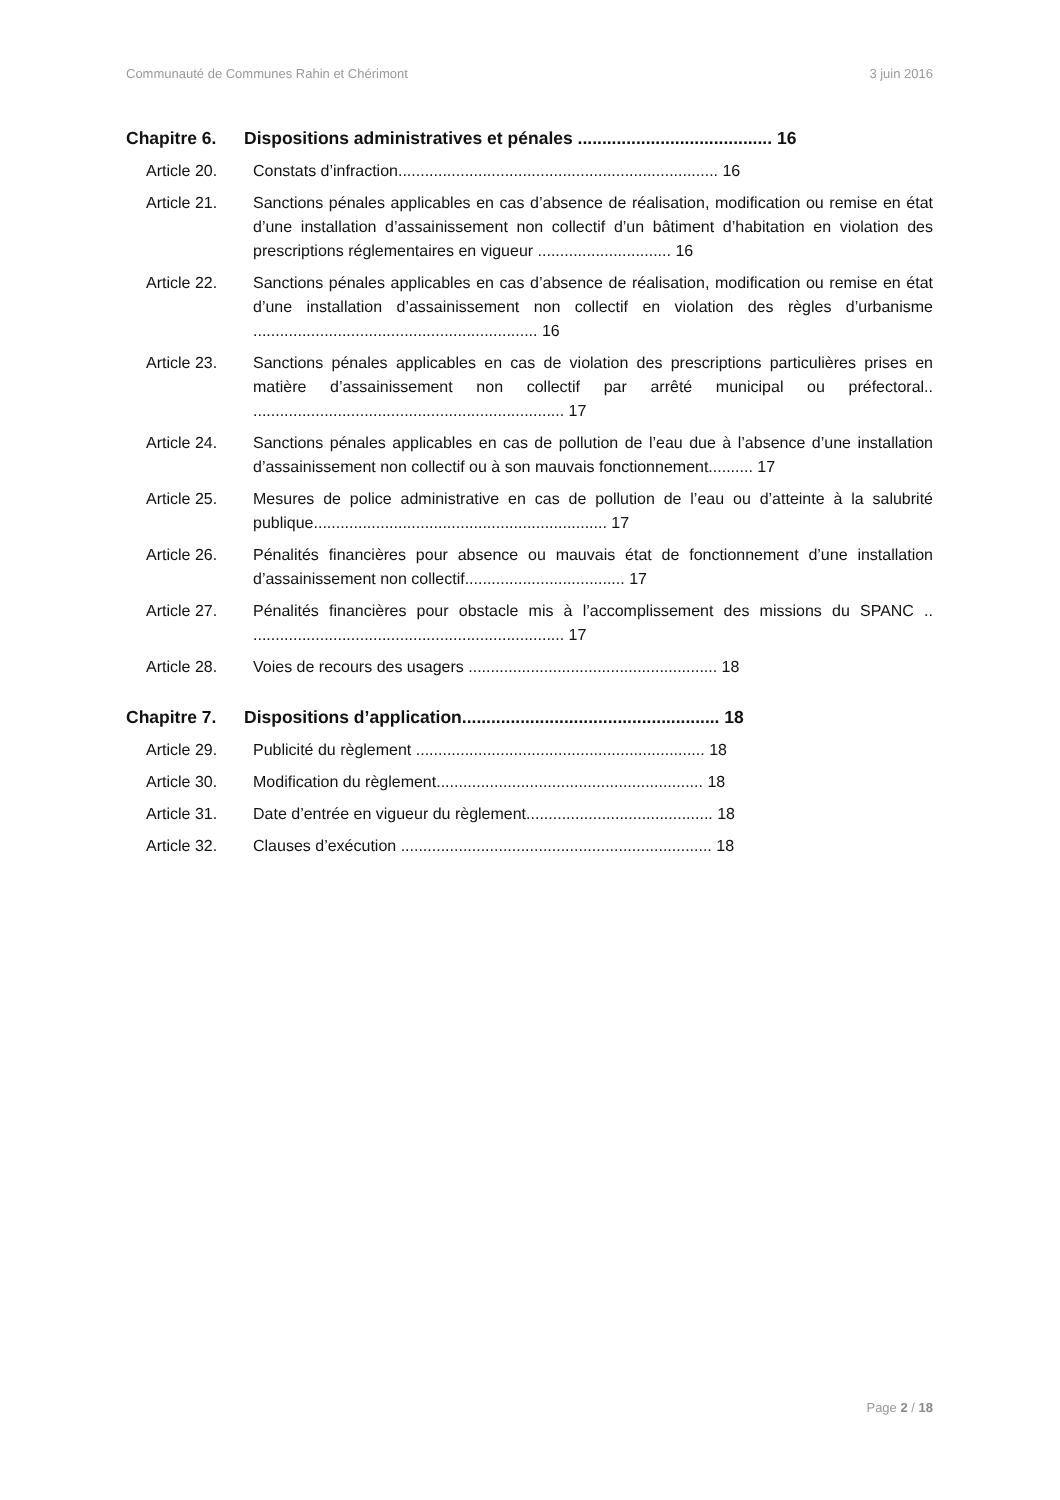Communauté de Communes Rahin et Chérimont 3 juin 2016
Chapitre 6. Dispositions administratives et pénales ........................................ 16
Article 20. Constats d’infraction........................................................................ 16
Article 21. Sanctions pénales applicables en cas d’absence de réalisation, modification ou remise en état d’une installation d’assainissement non collectif d’un bâtiment d’habitation en violation des prescriptions réglementaires en vigueur .............................. 16
Article 22. Sanctions pénales applicables en cas d’absence de réalisation, modification ou remise en état d’une installation d’assainissement non collectif en violation des règles d’urbanisme ................................................................ 16
Article 23. Sanctions pénales applicables en cas de violation des prescriptions particulières prises en matière d’assainissement non collectif par arrêté municipal ou préfectoral.. ...................................................................... 17
Article 24. Sanctions pénales applicables en cas de pollution de l’eau due à l’absence d’une installation d’assainissement non collectif ou à son mauvais fonctionnement.......... 17
Article 25. Mesures de police administrative en cas de pollution de l’eau ou d’atteinte à la salubrité publique.................................................................. 17
Article 26. Pénalités financières pour absence ou mauvais état de fonctionnement d’une installation d’assainissement non collectif.................................... 17
Article 27. Pénalités financières pour obstacle mis à l’accomplissement des missions du SPANC .. ...................................................................... 17
Article 28. Voies de recours des usagers ........................................................ 18
Chapitre 7. Dispositions d’application..................................................... 18
Article 29. Publicité du règlement ................................................................. 18
Article 30. Modification du règlement............................................................ 18
Article 31. Date d’entrée en vigueur du règlement.......................................... 18
Article 32. Clauses d’exécution ...................................................................... 18
Page 2 / 18